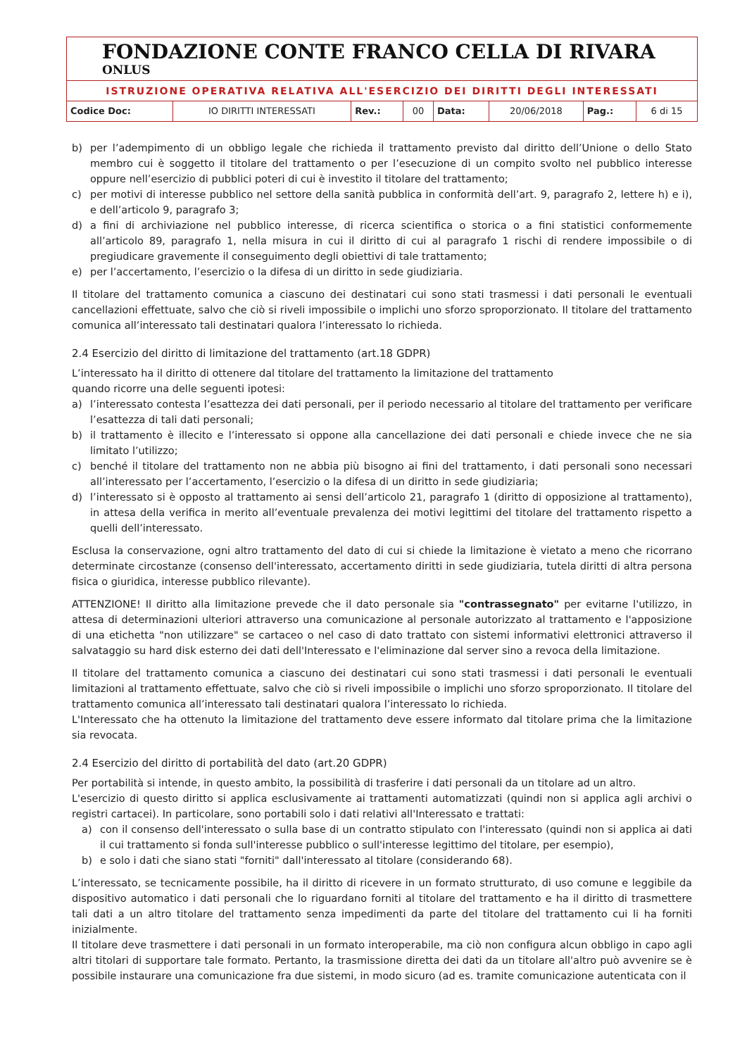FONDAZIONE CONTE FRANCO CELLA DI RIVARA ONLUS
ISTRUZIONE OPERATIVA RELATIVA ALL'ESERCIZIO DEI DIRITTI DEGLI INTERESSATI
| Codice Doc: | IO DIRITTI INTERESSATI | Rev.: | 00 | Data: | 20/06/2018 | Pag.: | 6 di 15 |
b) per l’adempimento di un obbligo legale che richieda il trattamento previsto dal diritto dell’Unione o dello Stato membro cui è soggetto il titolare del trattamento o per l’esecuzione di un compito svolto nel pubblico interesse oppure nell’esercizio di pubblici poteri di cui è investito il titolare del trattamento;
c) per motivi di interesse pubblico nel settore della sanità pubblica in conformità dell’art. 9, paragrafo 2, lettere h) e i), e dell’articolo 9, paragrafo 3;
d) a fini di archiviazione nel pubblico interesse, di ricerca scientifica o storica o a fini statistici conformemente all’articolo 89, paragrafo 1, nella misura in cui il diritto di cui al paragrafo 1 rischi di rendere impossibile o di pregiudicare gravemente il conseguimento degli obiettivi di tale trattamento;
e) per l’accertamento, l’esercizio o la difesa di un diritto in sede giudiziaria.
Il titolare del trattamento comunica a ciascuno dei destinatari cui sono stati trasmessi i dati personali le eventuali cancellazioni effettuate, salvo che ciò si riveli impossibile o implichi uno sforzo sproporzionato. Il titolare del trattamento comunica all’interessato tali destinatari qualora l’interessato lo richieda.
2.4 Esercizio del diritto di limitazione del trattamento (art.18 GDPR)
L’interessato ha il diritto di ottenere dal titolare del trattamento la limitazione del trattamento
quando ricorre una delle seguenti ipotesi:
a) l’interessato contesta l’esattezza dei dati personali, per il periodo necessario al titolare del trattamento per verificare l’esattezza di tali dati personali;
b) il trattamento è illecito e l’interessato si oppone alla cancellazione dei dati personali e chiede invece che ne sia limitato l’utilizzo;
c) benché il titolare del trattamento non ne abbia più bisogno ai fini del trattamento, i dati personali sono necessari all’interessato per l’accertamento, l’esercizio o la difesa di un diritto in sede giudiziaria;
d) l’interessato si è opposto al trattamento ai sensi dell’articolo 21, paragrafo 1 (diritto di opposizione al trattamento), in attesa della verifica in merito all’eventuale prevalenza dei motivi legittimi del titolare del trattamento rispetto a quelli dell’interessato.
Esclusa la conservazione, ogni altro trattamento del dato di cui si chiede la limitazione è vietato a meno che ricorrano determinate circostanze (consenso dell'interessato, accertamento diritti in sede giudiziaria, tutela diritti di altra persona fisica o giuridica, interesse pubblico rilevante).
ATTENZIONE! Il diritto alla limitazione prevede che il dato personale sia "contrassegnato" per evitarne l'utilizzo, in attesa di determinazioni ulteriori attraverso una comunicazione al personale autorizzato al trattamento e l'apposizione di una etichetta "non utilizzare" se cartaceo o nel caso di dato trattato con sistemi informativi elettronici attraverso il salvataggio su hard disk esterno dei dati dell'Interessato e l'eliminazione dal server sino a revoca della limitazione.
Il titolare del trattamento comunica a ciascuno dei destinatari cui sono stati trasmessi i dati personali le eventuali limitazioni al trattamento effettuate, salvo che ciò si riveli impossibile o implichi uno sforzo sproporzionato. Il titolare del trattamento comunica all’interessato tali destinatari qualora l’interessato lo richieda.
L'Interessato che ha ottenuto la limitazione del trattamento deve essere informato dal titolare prima che la limitazione sia revocata.
2.4 Esercizio del diritto di portabilità del dato (art.20 GDPR)
Per portabilità si intende, in questo ambito, la possibilità di trasferire i dati personali da un titolare ad un altro.
L'esercizio di questo diritto si applica esclusivamente ai trattamenti automatizzati (quindi non si applica agli archivi o registri cartacei). In particolare, sono portabili solo i dati relativi all'Interessato e trattati:
a) con il consenso dell'interessato o sulla base di un contratto stipulato con l'interessato (quindi non si applica ai dati il cui trattamento si fonda sull'interesse pubblico o sull'interesse legittimo del titolare, per esempio),
b) e solo i dati che siano stati "forniti" dall'interessato al titolare (considerando 68).
L’interessato, se tecnicamente possibile, ha il diritto di ricevere in un formato strutturato, di uso comune e leggibile da dispositivo automatico i dati personali che lo riguardano forniti al titolare del trattamento e ha il diritto di trasmettere tali dati a un altro titolare del trattamento senza impedimenti da parte del titolare del trattamento cui li ha forniti inizialmente.
Il titolare deve trasmettere i dati personali in un formato interoperabile, ma ciò non configura alcun obbligo in capo agli altri titolari di supportare tale formato. Pertanto, la trasmissione diretta dei dati da un titolare all'altro può avvenire se è possibile instaurare una comunicazione fra due sistemi, in modo sicuro (ad es. tramite comunicazione autenticata con il